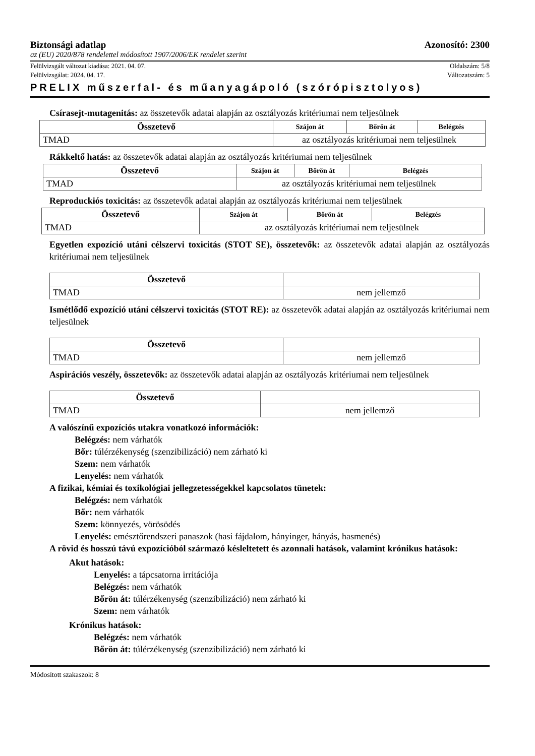Biztonsági adatlap Azonosító: 2300
az (EU) 2020/878 rendelettel módosított 1907/2006/EK rendelet szerint
Felülvizsgált változat kiadása: 2021. 04. 07. Oldalszám: 5/8
Felülvizsgálat: 2024. 04. 17. Változatszám: 5
PRELIX műszerfal- és műanyagápoló (szórópisztolyos)
Csírasejt-mutagenitás: az összetevők adatai alapján az osztályozás kritériumai nem teljesülnek
| Összetevő | Szájon át | Bőrön át | Belégzés |
| --- | --- | --- | --- |
| TMAD | az osztályozás kritériumai nem teljesülnek | | |
Rákkeltő hatás: az összetevők adatai alapján az osztályozás kritériumai nem teljesülnek
| Összetevő | Szájon át | Bőrön át | Belégzés |
| --- | --- | --- | --- |
| TMAD | az osztályozás kritériumai nem teljesülnek | | |
Reproduckiós toxicitás: az összetevők adatai alapján az osztályozás kritériumai nem teljesülnek
| Összetevő | Szájon át | Bőrön át | Belégzés |
| --- | --- | --- | --- |
| TMAD | az osztályozás kritériumai nem teljesülnek | | |
Egyetlen expozíció utáni célszervi toxicitás (STOT SE), összetevők: az összetevők adatai alapján az osztályozás kritériumai nem teljesülnek
| Összetevő | |
| --- | --- |
| TMAD | nem jellemző |
Ismétlődő expozíció utáni célszervi toxicitás (STOT RE): az összetevők adatai alapján az osztályozás kritériumai nem teljesülnek
| Összetevő | |
| --- | --- |
| TMAD | nem jellemző |
Aspirációs veszély, összetevők: az összetevők adatai alapján az osztályozás kritériumai nem teljesülnek
| Összetevő | |
| --- | --- |
| TMAD | nem jellemző |
A valószínű expozíciós utakra vonatkozó információk:
Belégzés: nem várhatók
Bőr: túlérzékenység (szenzibilizáció) nem zárható ki
Szem: nem várhatók
Lenyelés: nem várhatók
A fizikai, kémiai és toxikológiai jellegzetességekkel kapcsolatos tünetek:
Belégzés: nem várhatók
Bőr: nem várhatók
Szem: könnyezés, vörösödés
Lenyelés: emésztőrendszeri panaszok (hasi fájdalom, hányinger, hányás, hasmenés)
A rövid és hosszú távú expozícióból származó késleltetett és azonnali hatások, valamint krónikus hatások:
Akut hatások:
Lenyelés: a tápcsatorna irritációja
Belégzés: nem várhatók
Bőrön át: túlérzékenység (szenzibilizáció) nem zárható ki
Szem: nem várhatók
Krónikus hatások:
Belégzés: nem várhatók
Bőrön át: túlérzékenység (szenzibilizáció) nem zárható ki
Módosított szakaszok: 8